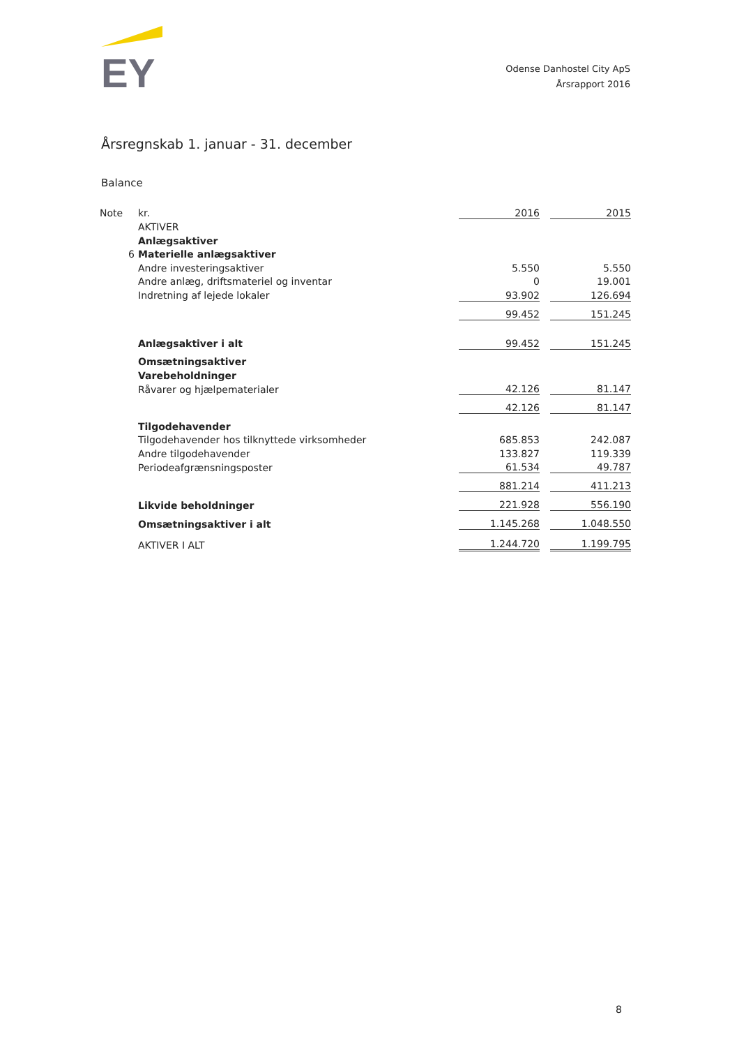EY
Odense Danhostel City ApS
Årsrapport 2016
Årsregnskab 1. januar - 31. december
Balance
| Note | kr. | 2016 | | 2015 |
| | AKTIVER | | | |
| | Anlægsaktiver | | | |
| 6 | Materielle anlægsaktiver | | | |
| | Andre investeringsaktiver | 5.550 | | 5.550 |
| | Andre anlæg, driftsmateriel og inventar | 0 | | 19.001 |
| | Indretning af lejede lokaler | 93.902 | | 126.694 |
| | | 99.452 | | 151.245 |
| | Anlægsaktiver i alt | 99.452 | | 151.245 |
| | Omsætningsaktiver | | | |
| | Varebeholdninger | | | |
| | Råvarer og hjælpematerialer | 42.126 | | 81.147 |
| | | 42.126 | | 81.147 |
| | Tilgodehavender | | | |
| | Tilgodehavender hos tilknyttede virksomheder | 685.853 | | 242.087 |
| | Andre tilgodehavender | 133.827 | | 119.339 |
| | Periodeafgrænsningsposter | 61.534 | | 49.787 |
| | | 881.214 | | 411.213 |
| | Likvide beholdninger | 221.928 | | 556.190 |
| | Omsætningsaktiver i alt | 1.145.268 | | 1.048.550 |
| | AKTIVER I ALT | 1.244.720 | | 1.199.795 |
8